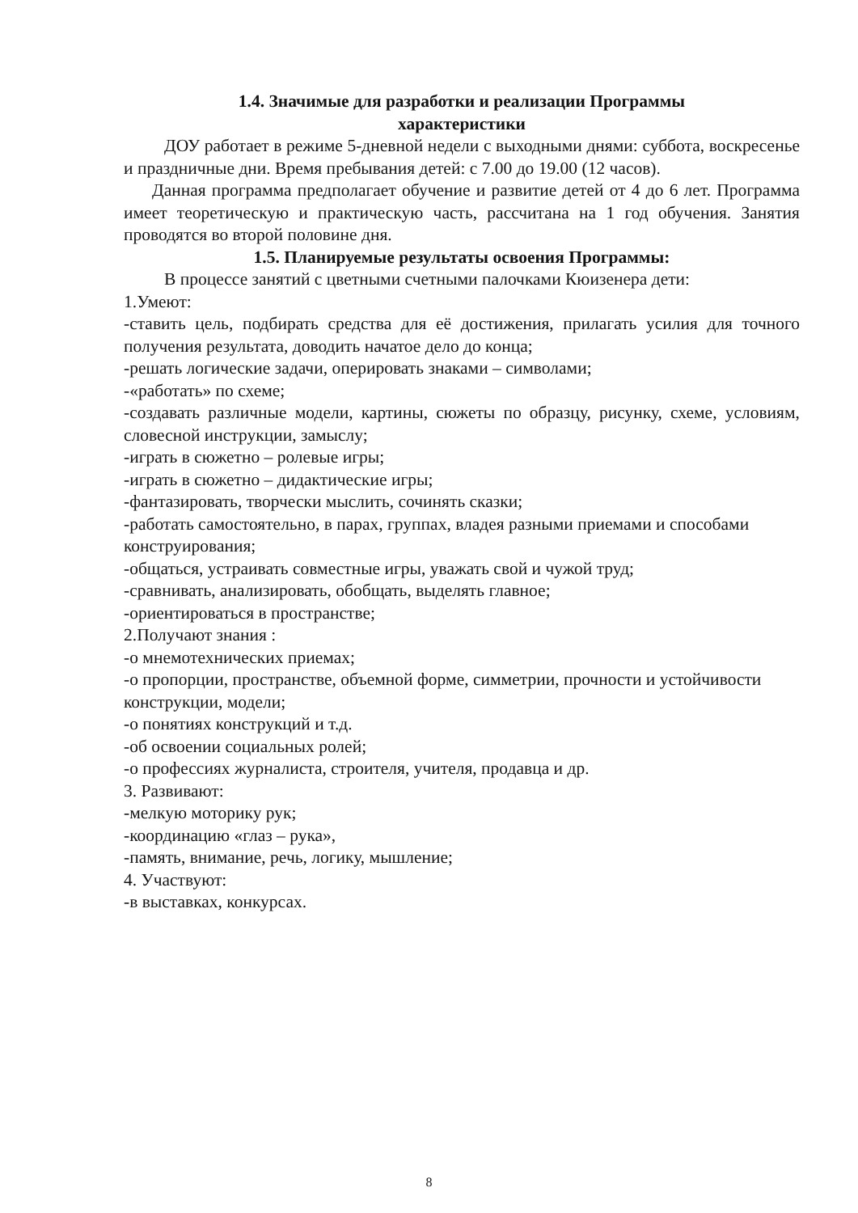1.4. Значимые для разработки и реализации Программы
характеристики
ДОУ работает в режиме 5-дневной недели с выходными днями: суббота, воскресенье и праздничные дни. Время пребывания детей: с 7.00 до 19.00 (12 часов).
Данная программа предполагает обучение и развитие детей от 4 до 6 лет. Программа имеет теоретическую и практическую часть, рассчитана на 1 год обучения. Занятия проводятся во второй половине дня.
1.5. Планируемые результаты освоения Программы:
В процессе занятий с цветными счетными палочками Кюизенера дети:
1.Умеют:
-ставить цель, подбирать средства для её достижения, прилагать усилия для точного получения результата, доводить начатое дело до конца;
-решать логические задачи, оперировать знаками – символами;
-«работать» по схеме;
-создавать различные модели, картины, сюжеты по образцу, рисунку, схеме, условиям, словесной инструкции, замыслу;
-играть в сюжетно – ролевые игры;
-играть в сюжетно – дидактические игры;
-фантазировать, творчески мыслить, сочинять сказки;
-работать самостоятельно, в парах, группах, владея разными приемами и способами конструирования;
-общаться, устраивать совместные игры, уважать свой и чужой труд;
-сравнивать, анализировать, обобщать, выделять главное;
-ориентироваться в пространстве;
2.Получают знания :
-о мнемотехнических приемах;
-о пропорции, пространстве, объемной форме, симметрии, прочности и устойчивости конструкции, модели;
-о понятиях конструкций и т.д.
-об освоении социальных ролей;
-о профессиях журналиста, строителя, учителя, продавца и др.
3. Развивают:
-мелкую моторику рук;
-координацию «глаз – рука»,
-память, внимание, речь, логику, мышление;
4. Участвуют:
-в выставках, конкурсах.
8